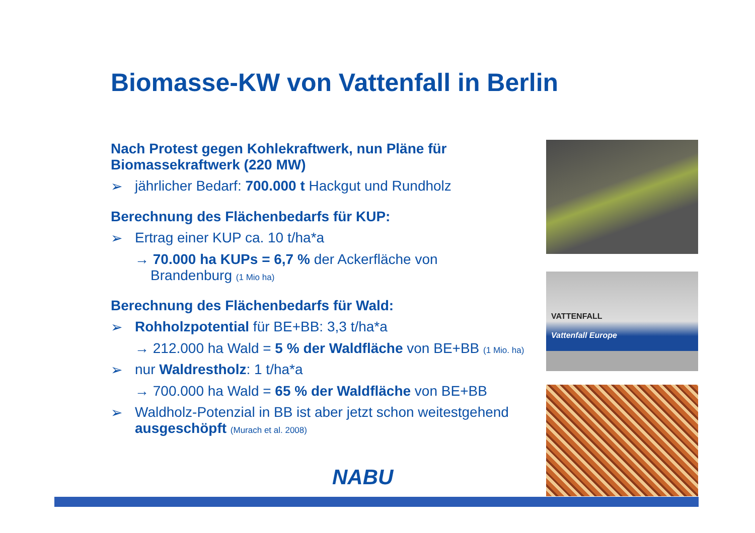Biomasse-KW von Vattenfall in Berlin
Nach Protest gegen Kohlekraftwerk, nun Pläne für Biomassekraftwerk (220 MW)
➢ jährlicher Bedarf: 700.000 t Hackgut und Rundholz
Berechnung des Flächenbedarfs für KUP:
➢ Ertrag einer KUP ca. 10 t/ha*a
→ 70.000 ha KUPs = 6,7 % der Ackerfläche von
Brandenburg (1 Mio ha)
Berechnung des Flächenbedarfs für Wald:
➢ Rohholzpotential für BE+BB: 3,3 t/ha*a
→ 212.000 ha Wald = 5 % der Waldfläche von BE+BB (1 Mio. ha)
➢ nur Waldrestholz: 1 t/ha*a
→ 700.000 ha Wald = 65 % der Waldfläche von BE+BB
➢ Waldholz-Potenzial in BB ist aber jetzt schon weitestgehend ausgeschöpft (Murach et al. 2008)
VATTENFALL
Vattenfall Europe
NABU